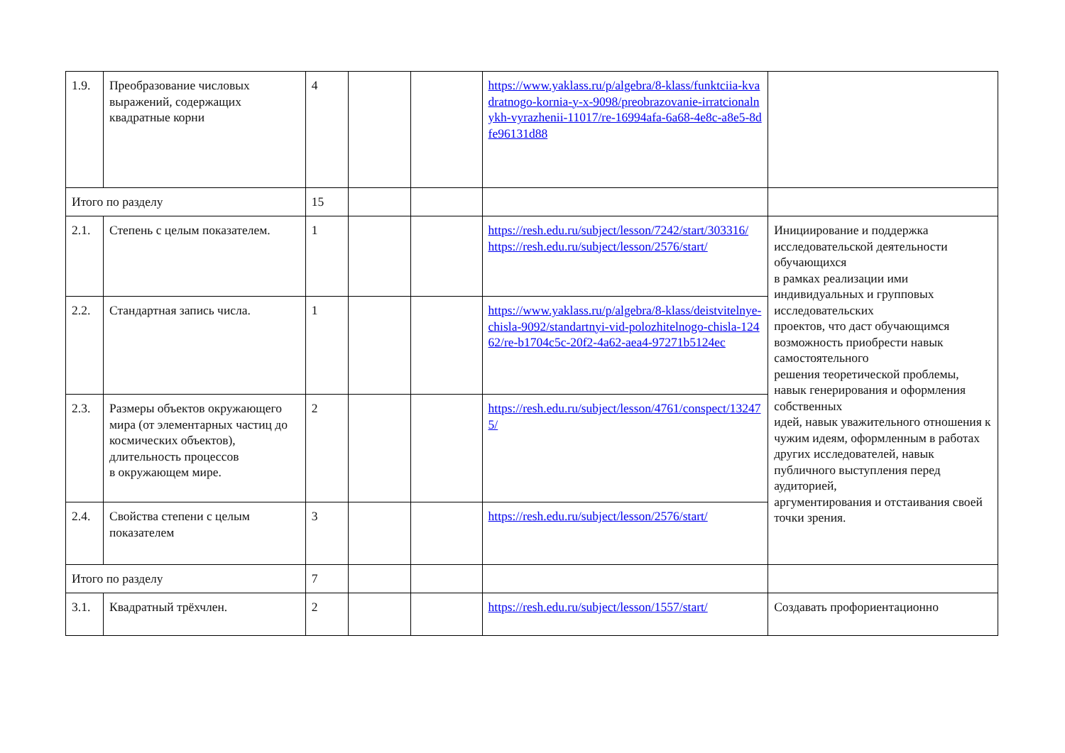| 1.9. | Преобразование числовых выражений, содержащих квадратные корни | 4 | | | https://www.yaklass.ru/p/algebra/8-klass/funktciia-kvadratnogo-kornia-y-x-9098/preobrazovanie-irratcionalnykh-vyrazhenii-11017/re-16994afa-6a68-4e8c-a8e5-8dfe96131d88 | |
| Итого по разделу | | 15 | | | | |
| 2.1. | Степень с целым показателем. | 1 | | | https://resh.edu.ru/subject/lesson/7242/start/303316/ https://resh.edu.ru/subject/lesson/2576/start/ | Инициирование и поддержка исследовательской деятельности обучающихся в рамках реализации ими индивидуальных и групповых исследовательских проектов, что даст обучающимся возможность приобрести навык самостоятельного решения теоретической проблемы, навык генерирования и оформления собственных идей, навык уважительного отношения к чужим идеям, оформленным в работах других исследователей, навык публичного выступления перед аудиторией, аргументирования и отстаивания своей точки зрения. |
| 2.2. | Стандартная запись числа. | 1 | | | https://www.yaklass.ru/p/algebra/8-klass/deistvitelnye-chisla-9092/standartnyi-vid-polozhitelnogo-chisla-12462/re-b1704c5c-20f2-4a62-aea4-97271b5124ec | |
| 2.3. | Размеры объектов окружающего мира (от элементарных частиц до космических объектов), длительность процессов в окружающем мире. | 2 | | | https://resh.edu.ru/subject/lesson/4761/conspect/132475/ | |
| 2.4. | Свойства степени с целым показателем | 3 | | | https://resh.edu.ru/subject/lesson/2576/start/ | |
| Итого по разделу | | 7 | | | | |
| 3.1. | Квадратный трёхчлен. | 2 | | | https://resh.edu.ru/subject/lesson/1557/start/ | Создавать профориентационно |